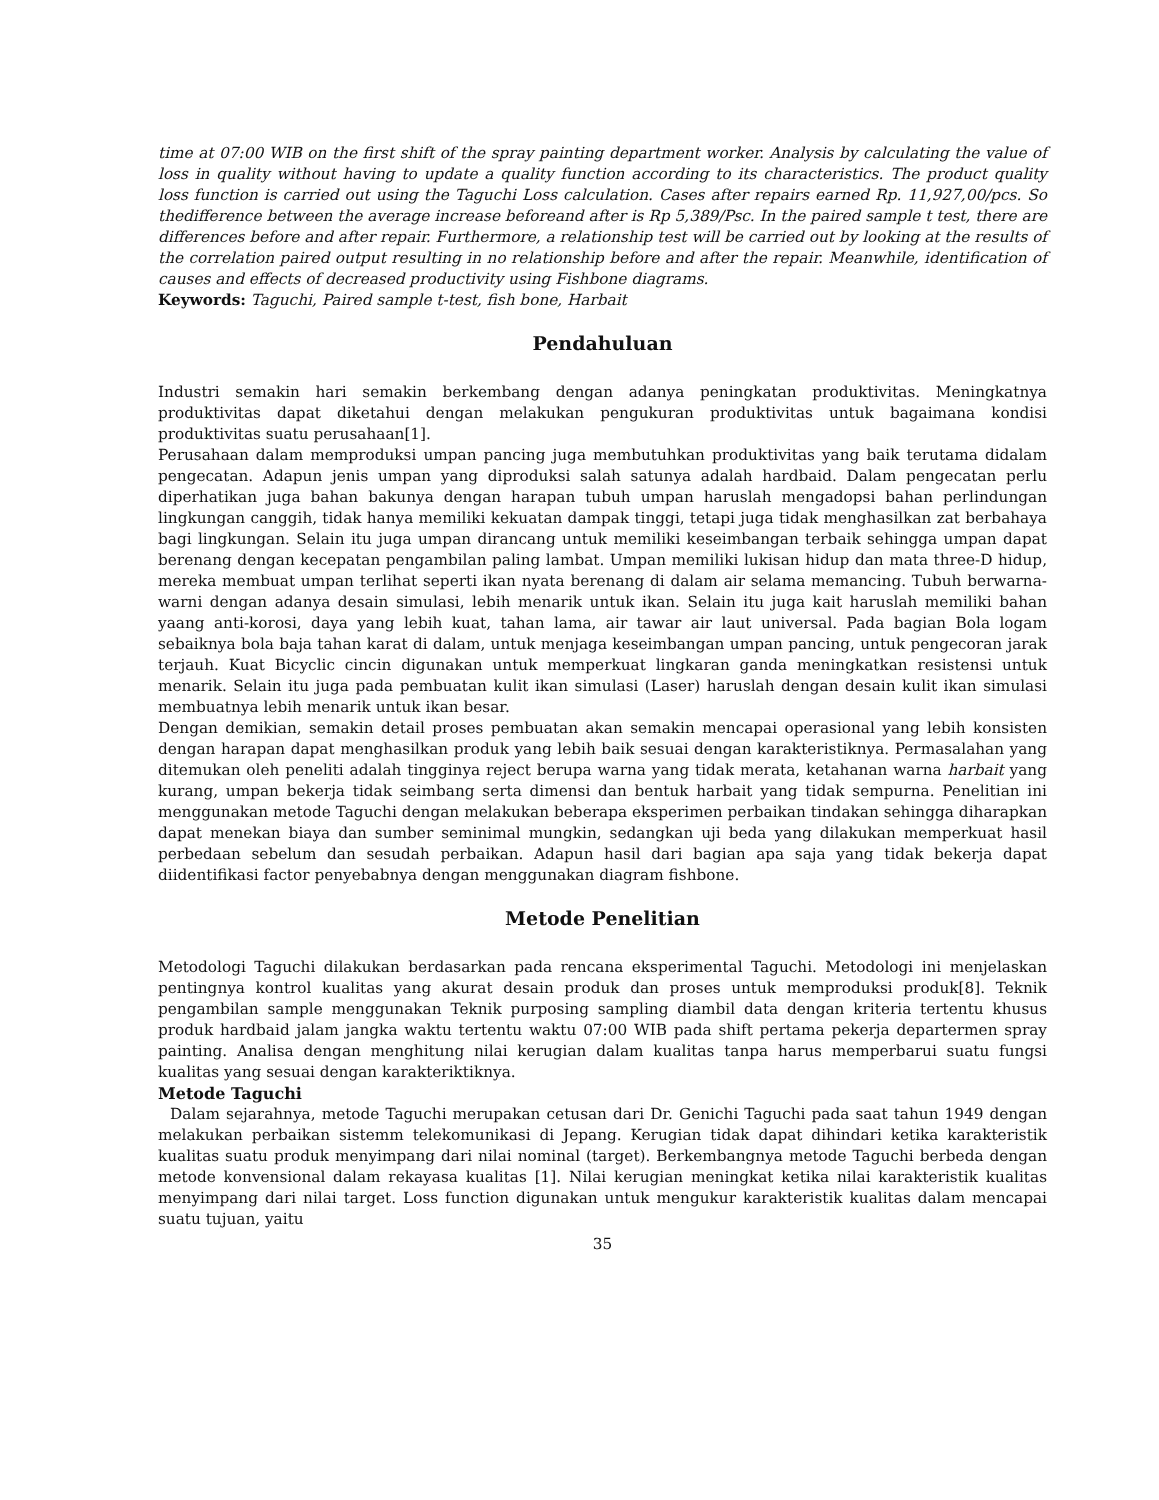time at 07:00 WIB on the first shift of the spray painting department worker. Analysis by calculating the value of loss in quality without having to update a quality function according to its characteristics. The product quality loss function is carried out using the Taguchi Loss calculation. Cases after repairs earned Rp. 11,927,00/pcs. So thedifference between the average increase beforeand after is Rp 5,389/Psc. In the paired sample t test, there are differences before and after repair. Furthermore, a relationship test will be carried out by looking at the results of the correlation paired output resulting in no relationship before and after the repair. Meanwhile, identification of causes and effects of decreased productivity using Fishbone diagrams.
Keywords: Taguchi, Paired sample t-test, fish bone, Harbait
Pendahuluan
Industri semakin hari semakin berkembang dengan adanya peningkatan produktivitas. Meningkatnya produktivitas dapat diketahui dengan melakukan pengukuran produktivitas untuk bagaimana kondisi produktivitas suatu perusahaan[1].
Perusahaan dalam memproduksi umpan pancing juga membutuhkan produktivitas yang baik terutama didalam pengecatan. Adapun jenis umpan yang diproduksi salah satunya adalah hardbaid. Dalam pengecatan perlu diperhatikan juga bahan bakunya dengan harapan tubuh umpan haruslah mengadopsi bahan perlindungan lingkungan canggih, tidak hanya memiliki kekuatan dampak tinggi, tetapi juga tidak menghasilkan zat berbahaya bagi lingkungan. Selain itu juga umpan dirancang untuk memiliki keseimbangan terbaik sehingga umpan dapat berenang dengan kecepatan pengambilan paling lambat. Umpan memiliki lukisan hidup dan mata three-D hidup, mereka membuat umpan terlihat seperti ikan nyata berenang di dalam air selama memancing. Tubuh berwarna-warni dengan adanya desain simulasi, lebih menarik untuk ikan. Selain itu juga kait haruslah memiliki bahan yaang anti-korosi, daya yang lebih kuat, tahan lama, air tawar air laut universal. Pada bagian Bola logam sebaiknya bola baja tahan karat di dalam, untuk menjaga keseimbangan umpan pancing, untuk pengecoran jarak terjauh. Kuat Bicyclic cincin digunakan untuk memperkuat lingkaran ganda meningkatkan resistensi untuk menarik. Selain itu juga pada pembuatan kulit ikan simulasi (Laser) haruslah dengan desain kulit ikan simulasi membuatnya lebih menarik untuk ikan besar.
Dengan demikian, semakin detail proses pembuatan akan semakin mencapai operasional yang lebih konsisten dengan harapan dapat menghasilkan produk yang lebih baik sesuai dengan karakteristiknya. Permasalahan yang ditemukan oleh peneliti adalah tingginya reject berupa warna yang tidak merata, ketahanan warna harbait yang kurang, umpan bekerja tidak seimbang serta dimensi dan bentuk harbait yang tidak sempurna. Penelitian ini menggunakan metode Taguchi dengan melakukan beberapa eksperimen perbaikan tindakan sehingga diharapkan dapat menekan biaya dan sumber seminimal mungkin, sedangkan uji beda yang dilakukan memperkuat hasil perbedaan sebelum dan sesudah perbaikan. Adapun hasil dari bagian apa saja yang tidak bekerja dapat diidentifikasi factor penyebabnya dengan menggunakan diagram fishbone.
Metode Penelitian
Metodologi Taguchi dilakukan berdasarkan pada rencana eksperimental Taguchi. Metodologi ini menjelaskan pentingnya kontrol kualitas yang akurat desain produk dan proses untuk memproduksi produk[8]. Teknik pengambilan sample menggunakan Teknik purposing sampling diambil data dengan kriteria tertentu khusus produk hardbaid jalam jangka waktu tertentu waktu 07:00 WIB pada shift pertama pekerja departermen spray painting. Analisa dengan menghitung nilai kerugian dalam kualitas tanpa harus memperbarui suatu fungsi kualitas yang sesuai dengan karakteriktiknya.
Metode Taguchi
Dalam sejarahnya, metode Taguchi merupakan cetusan dari Dr. Genichi Taguchi pada saat tahun 1949 dengan melakukan perbaikan sistemm telekomunikasi di Jepang. Kerugian tidak dapat dihindari ketika karakteristik kualitas suatu produk menyimpang dari nilai nominal (target). Berkembangnya metode Taguchi berbeda dengan metode konvensional dalam rekayasa kualitas [1]. Nilai kerugian meningkat ketika nilai karakteristik kualitas menyimpang dari nilai target. Loss function digunakan untuk mengukur karakteristik kualitas dalam mencapai suatu tujuan, yaitu
35